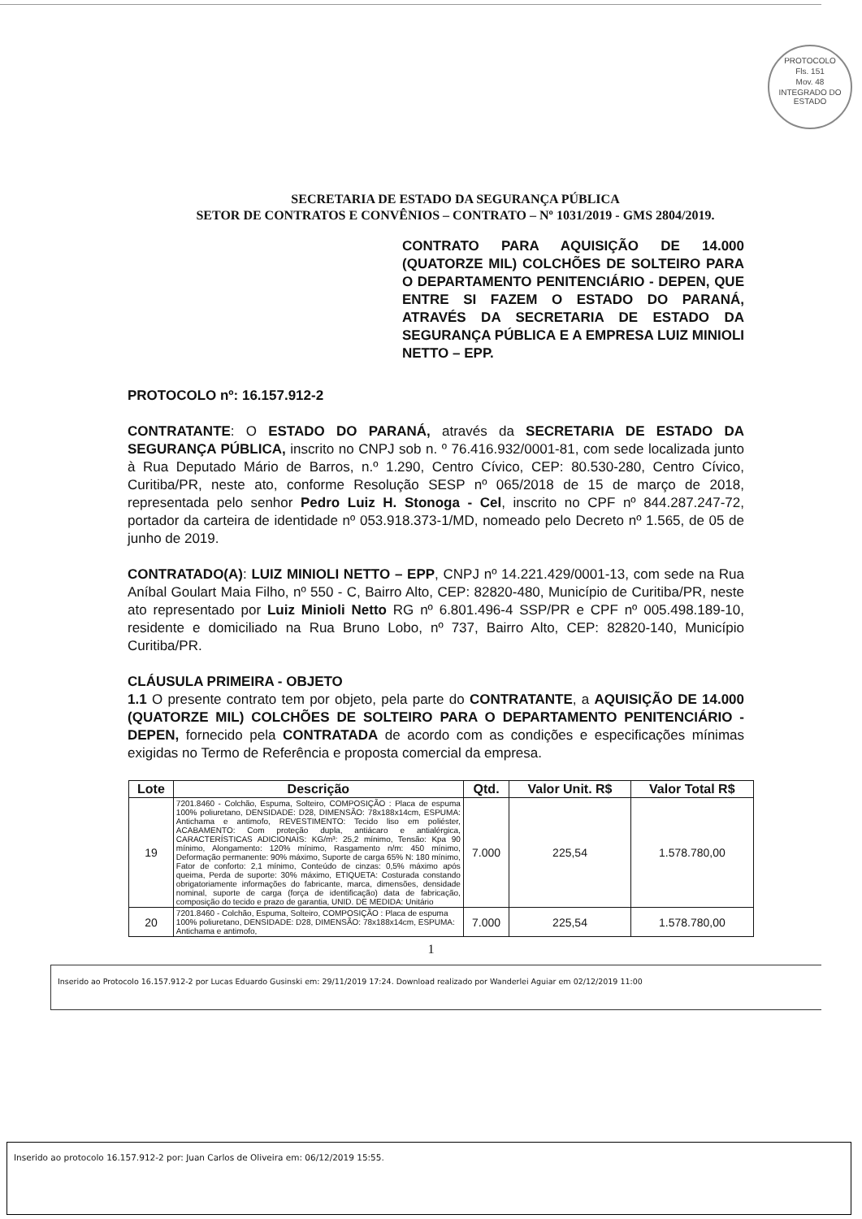PROTOCOLO
Fls. 151
Mov. 48
INTEGRADO DO ESTADO
SECRETARIA DE ESTADO DA SEGURANÇA PÚBLICA
SETOR DE CONTRATOS E CONVÊNIOS – CONTRATO – Nº 1031/2019 - GMS 2804/2019.
CONTRATO PARA AQUISIÇÃO DE 14.000 (QUATORZE MIL) COLCHÕES DE SOLTEIRO PARA O DEPARTAMENTO PENITENCIÁRIO - DEPEN, QUE ENTRE SI FAZEM O ESTADO DO PARANÁ, ATRAVÉS DA SECRETARIA DE ESTADO DA SEGURANÇA PÚBLICA E A EMPRESA LUIZ MINIOLI NETTO – EPP.
PROTOCOLO nº: 16.157.912-2
CONTRATANTE: O ESTADO DO PARANÁ, através da SECRETARIA DE ESTADO DA SEGURANÇA PÚBLICA, inscrito no CNPJ sob n. º 76.416.932/0001-81, com sede localizada junto à Rua Deputado Mário de Barros, n.º 1.290, Centro Cívico, CEP: 80.530-280, Centro Cívico, Curitiba/PR, neste ato, conforme Resolução SESP nº 065/2018 de 15 de março de 2018, representada pelo senhor Pedro Luiz H. Stonoga - Cel, inscrito no CPF nº 844.287.247-72, portador da carteira de identidade nº 053.918.373-1/MD, nomeado pelo Decreto nº 1.565, de 05 de junho de 2019.
CONTRATADO(A): LUIZ MINIOLI NETTO – EPP, CNPJ nº 14.221.429/0001-13, com sede na Rua Aníbal Goulart Maia Filho, nº 550 - C, Bairro Alto, CEP: 82820-480, Município de Curitiba/PR, neste ato representado por Luiz Minioli Netto RG nº 6.801.496-4 SSP/PR e CPF nº 005.498.189-10, residente e domiciliado na Rua Bruno Lobo, nº 737, Bairro Alto, CEP: 82820-140, Município Curitiba/PR.
CLÁUSULA PRIMEIRA - OBJETO
1.1 O presente contrato tem por objeto, pela parte do CONTRATANTE, a AQUISIÇÃO DE 14.000 (QUATORZE MIL) COLCHÕES DE SOLTEIRO PARA O DEPARTAMENTO PENITENCIÁRIO - DEPEN, fornecido pela CONTRATADA de acordo com as condições e especificações mínimas exigidas no Termo de Referência e proposta comercial da empresa.
| Lote | Descrição | Qtd. | Valor Unit. R$ | Valor Total R$ |
| --- | --- | --- | --- | --- |
| 19 | 7201.8460 - Colchão, Espuma, Solteiro, COMPOSIÇÃO : Placa de espuma 100% poliuretano, DENSIDADE: D28, DIMENSÃO: 78x188x14cm, ESPUMA: Antichama e antimofo, REVESTIMENTO: Tecido liso em poliéster, ACABAMENTO: Com proteção dupla, antiácaro e antialérgica, CARACTERÍSTICAS ADICIONAIS: KG/m³: 25,2 mínimo, Tensão: Kpa 90 mínimo, Alongamento: 120% mínimo, Rasgamento n/m: 450 mínimo, Deformação permanente: 90% máximo, Suporte de carga 65% N: 180 mínimo, Fator de conforto: 2,1 mínimo, Conteúdo de cinzas: 0,5% máximo após queima, Perda de suporte: 30% máximo, ETIQUETA: Costurada constando obrigatoriamente informações do fabricante, marca, dimensões, densidade nominal, suporte de carga (força de identificação) data de fabricação, composição do tecido e prazo de garantia, UNID. DE MEDIDA: Unitário | 7.000 | 225,54 | 1.578.780,00 |
| 20 | 7201.8460 - Colchão, Espuma, Solteiro, COMPOSIÇÃO : Placa de espuma 100% poliuretano, DENSIDADE: D28, DIMENSÃO: 78x188x14cm, ESPUMA: Antichama e antimofo, | 7.000 | 225,54 | 1.578.780,00 |
1
Inserido ao Protocolo 16.157.912-2 por Lucas Eduardo Gusinski em: 29/11/2019 17:24. Download realizado por Wanderlei Aguiar em 02/12/2019 11:00
Inserido ao protocolo 16.157.912-2 por: Juan Carlos de Oliveira em: 06/12/2019 15:55.